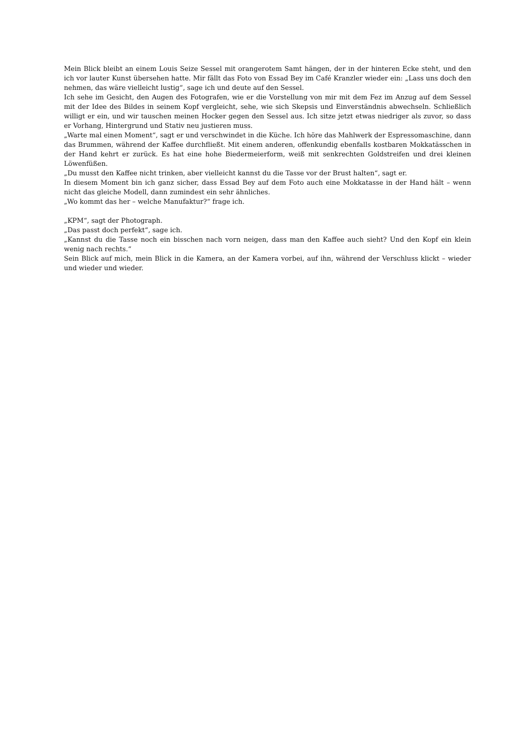Mein Blick bleibt an einem Louis Seize Sessel mit orangerotem Samt hängen, der in der hinteren Ecke steht, und den ich vor lauter Kunst übersehen hatte. Mir fällt das Foto von Essad Bey im Café Kranzler wieder ein: „Lass uns doch den nehmen, das wäre vielleicht lustig“, sage ich und deute auf den Sessel.
Ich sehe im Gesicht, den Augen des Fotografen, wie er die Vorstellung von mir mit dem Fez im Anzug auf dem Sessel mit der Idee des Bildes in seinem Kopf vergleicht, sehe, wie sich Skepsis und Einverständnis abwechseln. Schließlich willigt er ein, und wir tauschen meinen Hocker gegen den Sessel aus. Ich sitze jetzt etwas niedriger als zuvor, so dass er Vorhang, Hintergrund und Stativ neu justieren muss.
„Warte mal einen Moment“, sagt er und verschwindet in die Küche. Ich höre das Mahlwerk der Espressomaschine, dann das Brummen, während der Kaffee durchfließt. Mit einem anderen, offenkundig ebenfalls kostbaren Mokkatässchen in der Hand kehrt er zurück. Es hat eine hohe Biedermeierform, weiß mit senkrechten Goldstreifen und drei kleinen Löwenfüßen.
„Du musst den Kaffee nicht trinken, aber vielleicht kannst du die Tasse vor der Brust halten“, sagt er.
In diesem Moment bin ich ganz sicher, dass Essad Bey auf dem Foto auch eine Mokkatasse in der Hand hält – wenn nicht das gleiche Modell, dann zumindest ein sehr ähnliches.
„Wo kommt das her – welche Manufaktur?“ frage ich.
„KPM“, sagt der Photograph.
„Das passt doch perfekt“, sage ich.
„Kannst du die Tasse noch ein bisschen nach vorn neigen, dass man den Kaffee auch sieht? Und den Kopf ein klein wenig nach rechts.“
Sein Blick auf mich, mein Blick in die Kamera, an der Kamera vorbei, auf ihn, während der Verschluss klickt – wieder und wieder und wieder.